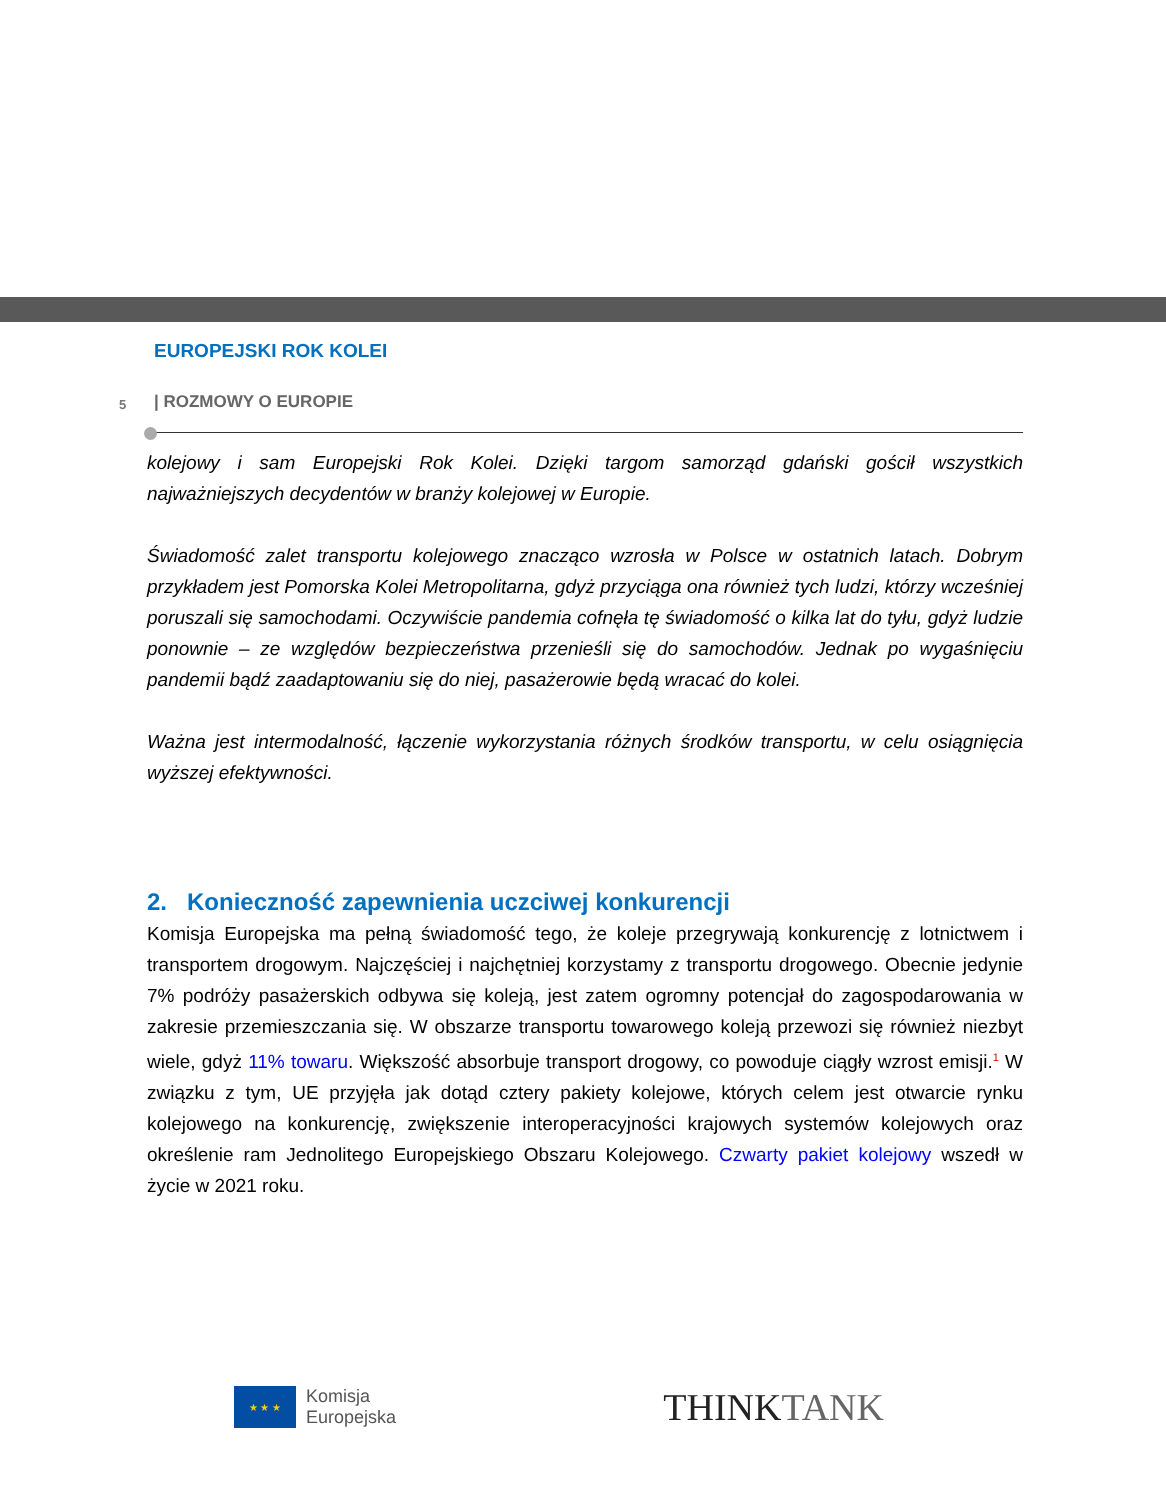EUROPEJSKI ROK KOLEI
5 | ROZMOWY O EUROPIE
kolejowy i sam Europejski Rok Kolei. Dzięki targom samorząd gdański gościł wszystkich najważniejszych decydentów w branży kolejowej w Europie.
Świadomość zalet transportu kolejowego znacząco wzrosła w Polsce w ostatnich latach. Dobrym przykładem jest Pomorska Kolei Metropolitarna, gdyż przyciąga ona również tych ludzi, którzy wcześniej poruszali się samochodami. Oczywiście pandemia cofnęła tę świadomość o kilka lat do tyłu, gdyż ludzie ponownie – ze względów bezpieczeństwa przenieśli się do samochodów. Jednak po wygaśnięciu pandemii bądź zaadaptowaniu się do niej, pasażerowie będą wracać do kolei.
Ważna jest intermodalność, łączenie wykorzystania różnych środków transportu, w celu osiągnięcia wyższej efektywności.
2. Konieczność zapewnienia uczciwej konkurencji
Komisja Europejska ma pełną świadomość tego, że koleje przegrywają konkurencję z lotnictwem i transportem drogowym. Najczęściej i najchętniej korzystamy z transportu drogowego. Obecnie jedynie 7% podróży pasażerskich odbywa się koleją, jest zatem ogromny potencjał do zagospodarowania w zakresie przemieszczania się. W obszarze transportu towarowego koleją przewozi się również niezbyt wiele, gdyż 11% towaru. Większość absorbuje transport drogowy, co powoduje ciągły wzrost emisji.<sup>1</sup> W związku z tym, UE przyjęła jak dotąd cztery pakiety kolejowe, których celem jest otwarcie rynku kolejowego na konkurencję, zwiększenie interoperacyjności krajowych systemów kolejowych oraz określenie ram Jednolitego Europejskiego Obszaru Kolejowego. Czwarty pakiet kolejowy wszedł w życie w 2021 roku.
★ ★ ★
Komisja
Europejska
THINKTANK